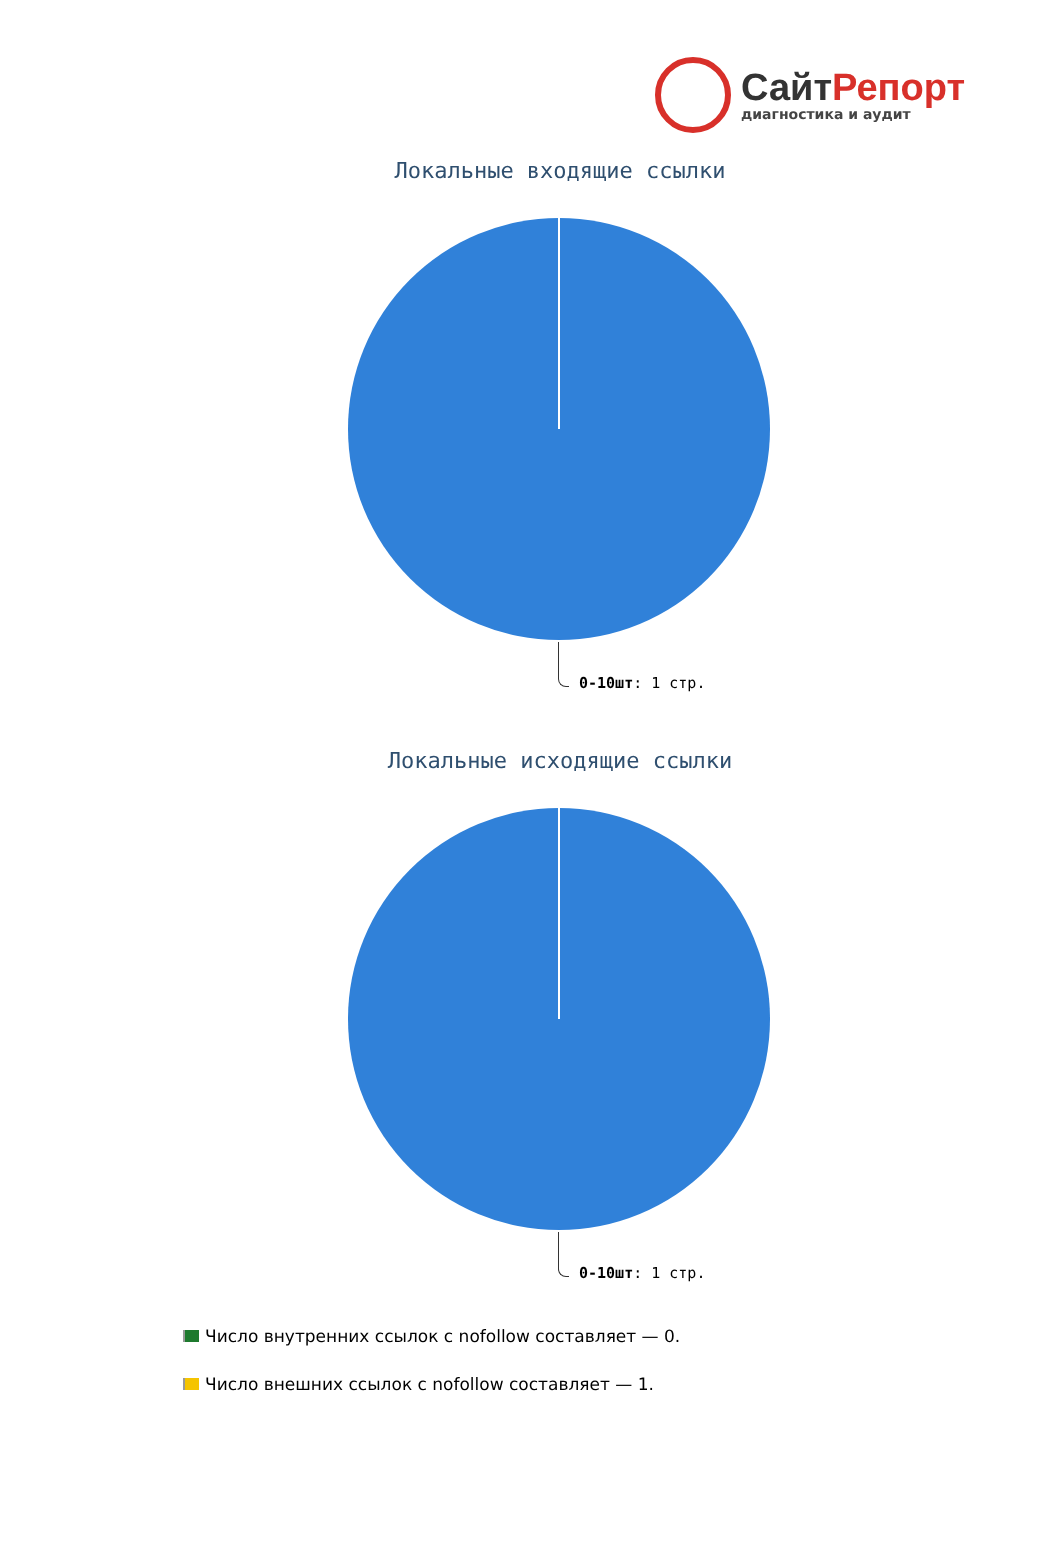СайтРепорт
диагностика и аудит
Локальные входящие ссылки
0-10шт: 1 стр.
Локальные исходящие ссылки
0-10шт: 1 стр.
Число внутренних ссылок с nofollow составляет — 0.
Число внешних ссылок с nofollow составляет — 1.